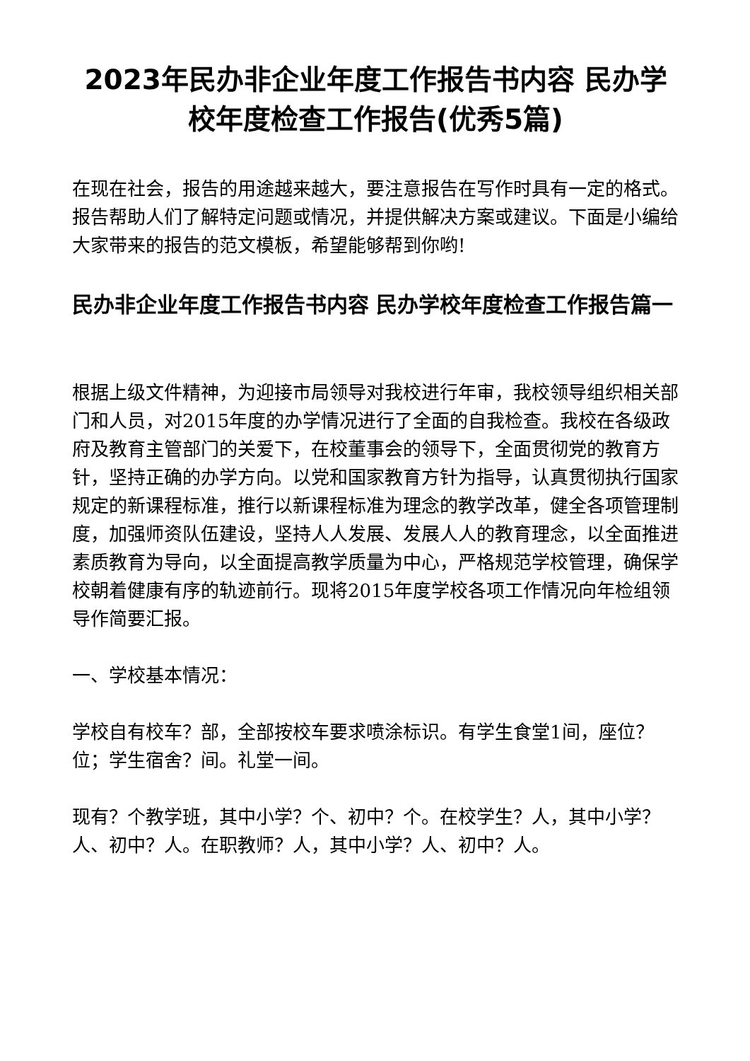2023年民办非企业年度工作报告书内容 民办学校年度检查工作报告(优秀5篇)
在现在社会，报告的用途越来越大，要注意报告在写作时具有一定的格式。报告帮助人们了解特定问题或情况，并提供解决方案或建议。下面是小编给大家带来的报告的范文模板，希望能够帮到你哟!
民办非企业年度工作报告书内容 民办学校年度检查工作报告篇一
根据上级文件精神，为迎接市局领导对我校进行年审，我校领导组织相关部门和人员，对2015年度的办学情况进行了全面的自我检查。我校在各级政府及教育主管部门的关爱下，在校董事会的领导下，全面贯彻党的教育方针，坚持正确的办学方向。以党和国家教育方针为指导，认真贯彻执行国家规定的新课程标准，推行以新课程标准为理念的教学改革，健全各项管理制度，加强师资队伍建设，坚持人人发展、发展人人的教育理念，以全面推进素质教育为导向，以全面提高教学质量为中心，严格规范学校管理，确保学校朝着健康有序的轨迹前行。现将2015年度学校各项工作情况向年检组领导作简要汇报。
一、学校基本情况：
学校自有校车？部，全部按校车要求喷涂标识。有学生食堂1间，座位？位；学生宿舍？间。礼堂一间。
现有？个教学班，其中小学？个、初中？个。在校学生？人，其中小学？人、初中？人。在职教师？人，其中小学？人、初中？人。